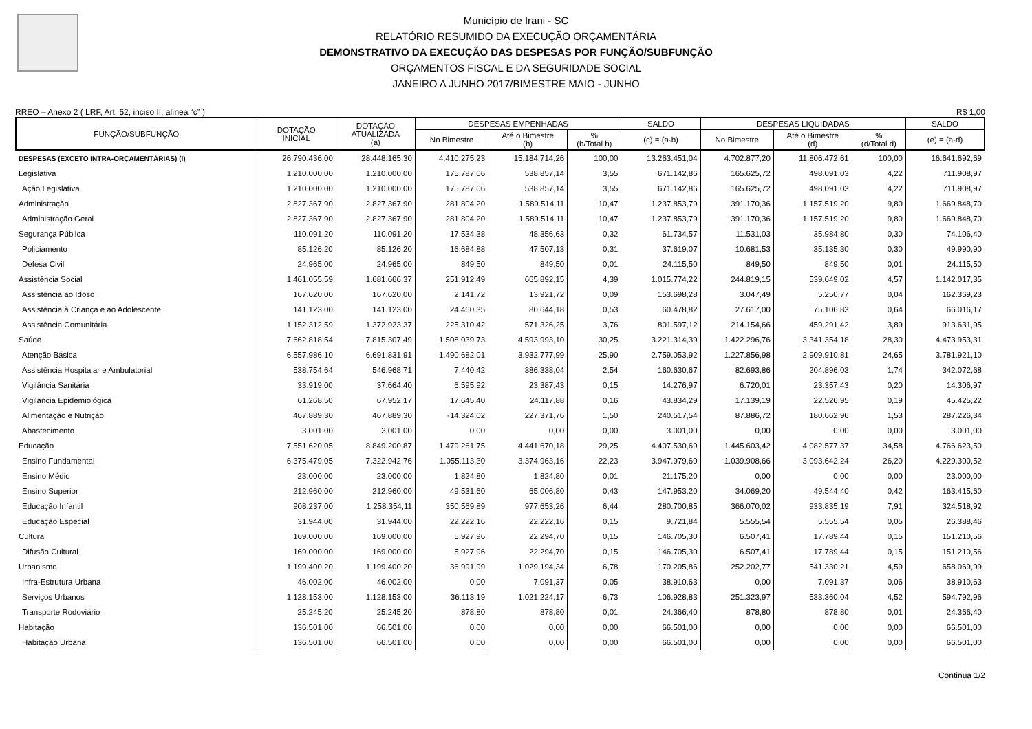Município de Irani - SC
RELATÓRIO RESUMIDO DA EXECUÇÃO ORÇAMENTÁRIA
DEMONSTRATIVO DA EXECUÇÃO DAS DESPESAS POR FUNÇÃO/SUBFUNÇÃO
ORÇAMENTOS FISCAL E DA SEGURIDADE SOCIAL
JANEIRO A JUNHO 2017/BIMESTRE MAIO - JUNHO
RREO – Anexo 2 ( LRF, Art. 52, inciso II, alínea “c” ) R$ 1,00
| FUNÇÃO/SUBFUNÇÃO | DOTAÇÃO INICIAL | DOTAÇÃO ATUALIZADA (a) | DESPESAS EMPENHADAS | | | SALDO | DESPESAS LIQUIDADAS | | | SALDO |
| --- | --- | --- | --- | --- | --- | --- | --- | --- | --- | --- |
| | | | No Bimestre | Até o Bimestre (b) | % (b/Total b) | (c) = (a-b) | No Bimestre | Até o Bimestre (d) | % (d/Total d) | (e) = (a-d) |
| DESPESAS (EXCETO INTRA-ORÇAMENTÁRIAS) (I) | 26.790.436,00 | 28.448.165,30 | 4.410.275,23 | 15.184.714,26 | 100,00 | 13.263.451,04 | 4.702.877,20 | 11.806.472,61 | 100,00 | 16.641.692,69 |
| Legislativa | 1.210.000,00 | 1.210.000,00 | 175.787,06 | 538.857,14 | 3,55 | 671.142,86 | 165.625,72 | 498.091,03 | 4,22 | 711.908,97 |
| Ação Legislativa | 1.210.000,00 | 1.210.000,00 | 175.787,06 | 538.857,14 | 3,55 | 671.142,86 | 165.625,72 | 498.091,03 | 4,22 | 711.908,97 |
| Administração | 2.827.367,90 | 2.827.367,90 | 281.804,20 | 1.589.514,11 | 10,47 | 1.237.853,79 | 391.170,36 | 1.157.519,20 | 9,80 | 1.669.848,70 |
| Administração Geral | 2.827.367,90 | 2.827.367,90 | 281.804,20 | 1.589.514,11 | 10,47 | 1.237.853,79 | 391.170,36 | 1.157.519,20 | 9,80 | 1.669.848,70 |
| Segurança Pública | 110.091,20 | 110.091,20 | 17.534,38 | 48.356,63 | 0,32 | 61.734,57 | 11.531,03 | 35.984,80 | 0,30 | 74.106,40 |
| Policiamento | 85.126,20 | 85.126,20 | 16.684,88 | 47.507,13 | 0,31 | 37.619,07 | 10.681,53 | 35.135,30 | 0,30 | 49.990,90 |
| Defesa Civil | 24.965,00 | 24.965,00 | 849,50 | 849,50 | 0,01 | 24.115,50 | 849,50 | 849,50 | 0,01 | 24.115,50 |
| Assistência Social | 1.461.055,59 | 1.681.666,37 | 251.912,49 | 665.892,15 | 4,39 | 1.015.774,22 | 244.819,15 | 539.649,02 | 4,57 | 1.142.017,35 |
| Assistência ao Idoso | 167.620,00 | 167.620,00 | 2.141,72 | 13.921,72 | 0,09 | 153.698,28 | 3.047,49 | 5.250,77 | 0,04 | 162.369,23 |
| Assistência à Criança e ao Adolescente | 141.123,00 | 141.123,00 | 24.460,35 | 80.644,18 | 0,53 | 60.478,82 | 27.617,00 | 75.106,83 | 0,64 | 66.016,17 |
| Assistência Comunitária | 1.152.312,59 | 1.372.923,37 | 225.310,42 | 571.326,25 | 3,76 | 801.597,12 | 214.154,66 | 459.291,42 | 3,89 | 913.631,95 |
| Saúde | 7.662.818,54 | 7.815.307,49 | 1.508.039,73 | 4.593.993,10 | 30,25 | 3.221.314,39 | 1.422.296,76 | 3.341.354,18 | 28,30 | 4.473.953,31 |
| Atenção Básica | 6.557.986,10 | 6.691.831,91 | 1.490.682,01 | 3.932.777,99 | 25,90 | 2.759.053,92 | 1.227.856,98 | 2.909.910,81 | 24,65 | 3.781.921,10 |
| Assistência Hospitalar e Ambulatorial | 538.754,64 | 546.968,71 | 7.440,42 | 386.338,04 | 2,54 | 160.630,67 | 82.693,86 | 204.896,03 | 1,74 | 342.072,68 |
| Vigilância Sanitária | 33.919,00 | 37.664,40 | 6.595,92 | 23.387,43 | 0,15 | 14.276,97 | 6.720,01 | 23.357,43 | 0,20 | 14.306,97 |
| Vigilância Epidemiológica | 61.268,50 | 67.952,17 | 17.645,40 | 24.117,88 | 0,16 | 43.834,29 | 17.139,19 | 22.526,95 | 0,19 | 45.425,22 |
| Alimentação e Nutrição | 467.889,30 | 467.889,30 | -14.324,02 | 227.371,76 | 1,50 | 240.517,54 | 87.886,72 | 180.662,96 | 1,53 | 287.226,34 |
| Abastecimento | 3.001,00 | 3.001,00 | 0,00 | 0,00 | 0,00 | 3.001,00 | 0,00 | 0,00 | 0,00 | 3.001,00 |
| Educação | 7.551.620,05 | 8.849.200,87 | 1.479.261,75 | 4.441.670,18 | 29,25 | 4.407.530,69 | 1.445.603,42 | 4.082.577,37 | 34,58 | 4.766.623,50 |
| Ensino Fundamental | 6.375.479,05 | 7.322.942,76 | 1.055.113,30 | 3.374.963,16 | 22,23 | 3.947.979,60 | 1.039.908,66 | 3.093.642,24 | 26,20 | 4.229.300,52 |
| Ensino Médio | 23.000,00 | 23.000,00 | 1.824,80 | 1.824,80 | 0,01 | 21.175,20 | 0,00 | 0,00 | 0,00 | 23.000,00 |
| Ensino Superior | 212.960,00 | 212.960,00 | 49.531,60 | 65.006,80 | 0,43 | 147.953,20 | 34.069,20 | 49.544,40 | 0,42 | 163.415,60 |
| Educação Infantil | 908.237,00 | 1.258.354,11 | 350.569,89 | 977.653,26 | 6,44 | 280.700,85 | 366.070,02 | 933.835,19 | 7,91 | 324.518,92 |
| Educação Especial | 31.944,00 | 31.944,00 | 22.222,16 | 22.222,16 | 0,15 | 9.721,84 | 5.555,54 | 5.555,54 | 0,05 | 26.388,46 |
| Cultura | 169.000,00 | 169.000,00 | 5.927,96 | 22.294,70 | 0,15 | 146.705,30 | 6.507,41 | 17.789,44 | 0,15 | 151.210,56 |
| Difusão Cultural | 169.000,00 | 169.000,00 | 5.927,96 | 22.294,70 | 0,15 | 146.705,30 | 6.507,41 | 17.789,44 | 0,15 | 151.210,56 |
| Urbanismo | 1.199.400,20 | 1.199.400,20 | 36.991,99 | 1.029.194,34 | 6,78 | 170.205,86 | 252.202,77 | 541.330,21 | 4,59 | 658.069,99 |
| Infra-Estrutura Urbana | 46.002,00 | 46.002,00 | 0,00 | 7.091,37 | 0,05 | 38.910,63 | 0,00 | 7.091,37 | 0,06 | 38.910,63 |
| Serviços Urbanos | 1.128.153,00 | 1.128.153,00 | 36.113,19 | 1.021.224,17 | 6,73 | 106.928,83 | 251.323,97 | 533.360,04 | 4,52 | 594.792,96 |
| Transporte Rodoviário | 25.245,20 | 25.245,20 | 878,80 | 878,80 | 0,01 | 24.366,40 | 878,80 | 878,80 | 0,01 | 24.366,40 |
| Habitação | 136.501,00 | 66.501,00 | 0,00 | 0,00 | 0,00 | 66.501,00 | 0,00 | 0,00 | 0,00 | 66.501,00 |
| Habitação Urbana | 136.501,00 | 66.501,00 | 0,00 | 0,00 | 0,00 | 66.501,00 | 0,00 | 0,00 | 0,00 | 66.501,00 |
Continua 1/2